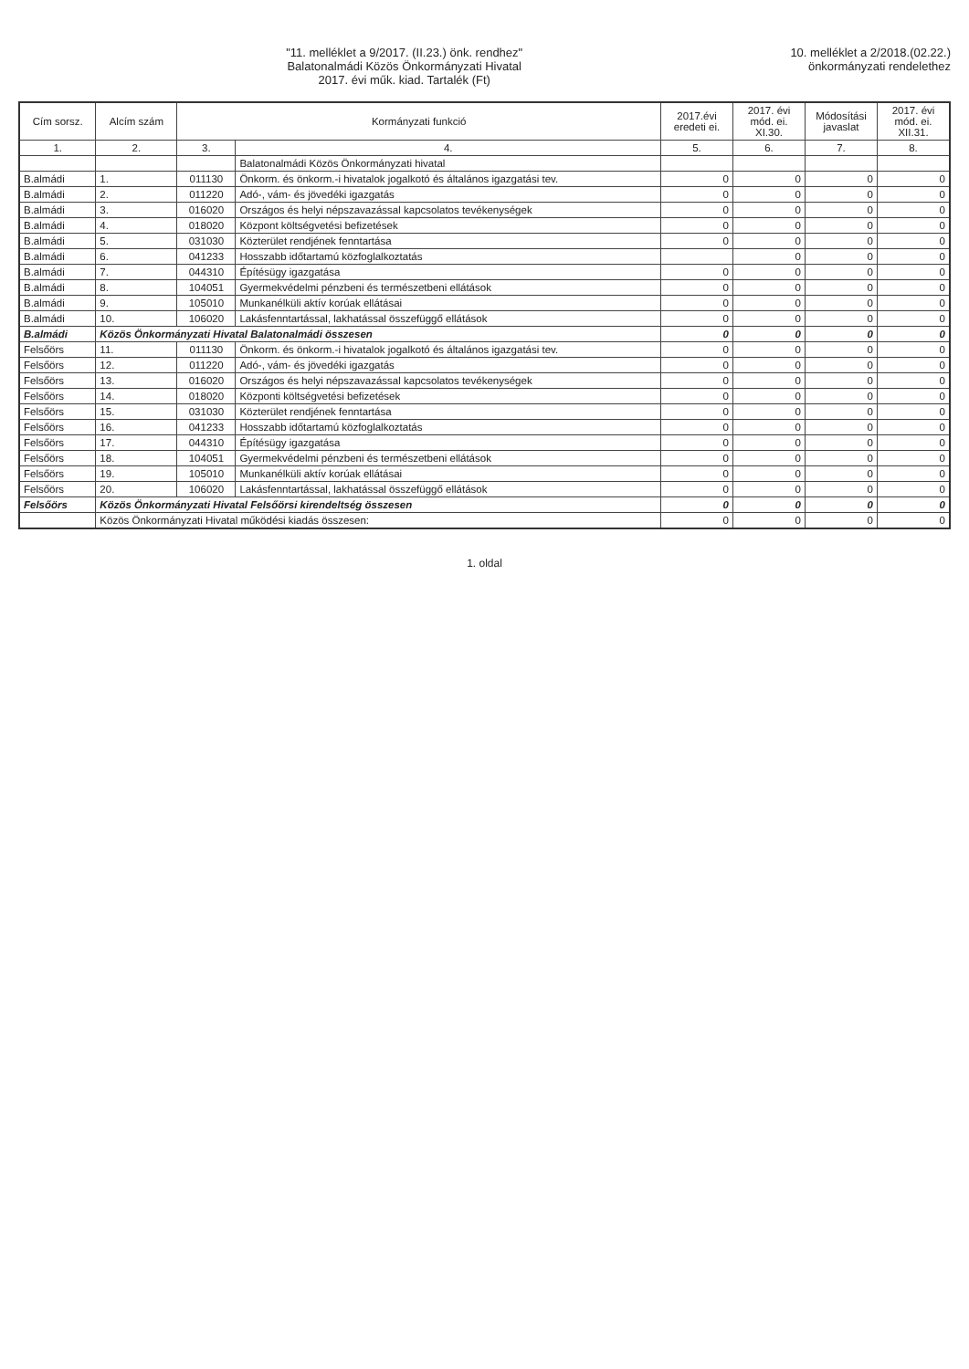"11. melléklet a 9/2017. (II.23.) önk. rendhez"
Balatonalmádi Közös Önkormányzati Hivatal
2017. évi műk. kiad. Tartalék (Ft)
10. melléklet a 2/2018.(02.22.)
önkormányzati rendelethez
| Cím sorsz. | Alcím szám | Kormányzati funkció | | 2017.évi eredeti ei. | 2017. évi mód. ei. XI.30. | Módosítási javaslat | 2017. évi mód. ei. XII.31. |
| --- | --- | --- | --- | --- | --- | --- | --- |
| 1. | 2. | 3. | 4. | 5. | 6. | 7. | 8. |
| | | | Balatonalmádi Közös Önkormányzati hivatal | | | | |
| B.almádi | 1. | 011130 | Önkorm. és önkorm.-i hivatalok jogalkotó és általános igazgatási tev. | 0 | 0 | 0 | 0 |
| B.almádi | 2. | 011220 | Adó-, vám- és jövedéki igazgatás | 0 | 0 | 0 | 0 |
| B.almádi | 3. | 016020 | Országos és helyi népszavazással kapcsolatos tevékenységek | 0 | 0 | 0 | 0 |
| B.almádi | 4. | 018020 | Központ költségvetési befizetések | 0 | 0 | 0 | 0 |
| B.almádi | 5. | 031030 | Közterület rendjének fenntartása | 0 | 0 | 0 | 0 |
| B.almádi | 6. | 041233 | Hosszabb időtartamú közfoglalkoztatás | | 0 | 0 | 0 |
| B.almádi | 7. | 044310 | Építésügy igazgatása | 0 | 0 | 0 | 0 |
| B.almádi | 8. | 104051 | Gyermekvédelmi pénzbeni és természetbeni ellátások | 0 | 0 | 0 | 0 |
| B.almádi | 9. | 105010 | Munkanélküli aktív korúak ellátásai | 0 | 0 | 0 | 0 |
| B.almádi | 10. | 106020 | Lakásfenntartással, lakhatással összefüggő ellátások | 0 | 0 | 0 | 0 |
| B.almádi | Közös Önkormányzati Hivatal Balatonalmádi összesen | | | 0 | 0 | 0 | 0 |
| Felsőörs | 11. | 011130 | Önkorm. és önkorm.-i hivatalok jogalkotó és általános igazgatási tev. | 0 | 0 | 0 | 0 |
| Felsőörs | 12. | 011220 | Adó-, vám- és jövedéki igazgatás | 0 | 0 | 0 | 0 |
| Felsőörs | 13. | 016020 | Országos és helyi népszavazással kapcsolatos tevékenységek | 0 | 0 | 0 | 0 |
| Felsőörs | 14. | 018020 | Központi költségvetési befizetések | 0 | 0 | 0 | 0 |
| Felsőörs | 15. | 031030 | Közterület rendjének fenntartása | 0 | 0 | 0 | 0 |
| Felsőörs | 16. | 041233 | Hosszabb időtartamú közfoglalkoztatás | 0 | 0 | 0 | 0 |
| Felsőörs | 17. | 044310 | Építésügy igazgatása | 0 | 0 | 0 | 0 |
| Felsőörs | 18. | 104051 | Gyermekvédelmi pénzbeni és természetbeni ellátások | 0 | 0 | 0 | 0 |
| Felsőörs | 19. | 105010 | Munkanélküli aktív korúak ellátásai | 0 | 0 | 0 | 0 |
| Felsőörs | 20. | 106020 | Lakásfenntartással, lakhatással összefüggő ellátások | 0 | 0 | 0 | 0 |
| Felsőörs | Közös Önkormányzati Hivatal Felsőörsi kirendeltség összesen | | | 0 | 0 | 0 | 0 |
| | Közös Önkormányzati Hivatal működési kiadás összesen: | | | 0 | 0 | 0 | 0 |
1. oldal